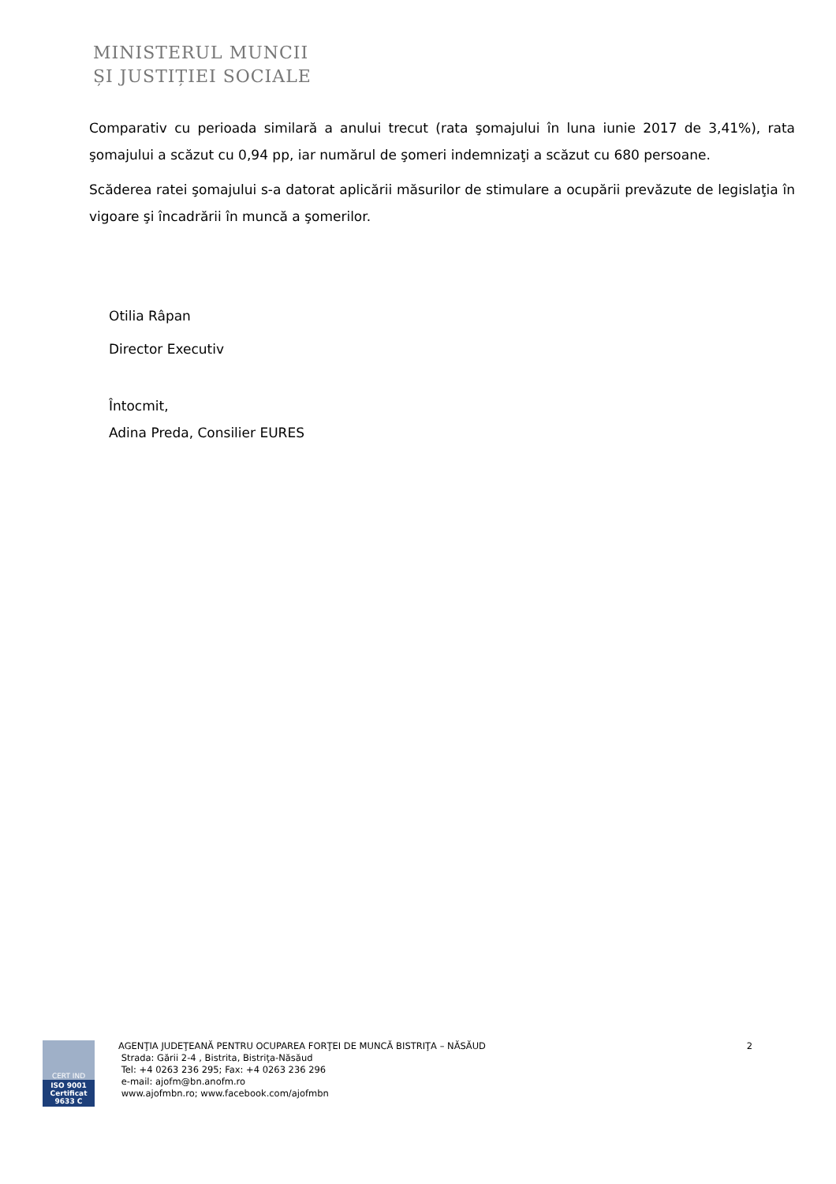MINISTERUL MUNCII
ȘI JUSTIȚIEI SOCIALE
Comparativ cu perioada similară a anului trecut (rata şomajului în luna iunie 2017 de 3,41%), rata şomajului a scăzut cu 0,94 pp, iar numărul de şomeri indemnizaţi a scăzut cu 680 persoane.
Scăderea ratei şomajului s-a datorat aplicării măsurilor de stimulare a ocupării prevăzute de legislaţia în vigoare şi încadrării în muncă a şomerilor.
Otilia Râpan
Director Executiv
Întocmit,
Adina Preda, Consilier EURES
CERT IND
ISO 9001
Certificat 9633 C
AGENŢIA JUDEŢEANĂ PENTRU OCUPAREA FORŢEI DE MUNCĂ BISTRIŢA – NĂSĂUD
Strada: Gării 2-4 , Bistrita, Bistriţa-Năsăud
Tel: +4 0263 236 295; Fax: +4 0263 236 296
e-mail: ajofm@bn.anofm.ro
www.ajofmbn.ro; www.facebook.com/ajofmbn
2